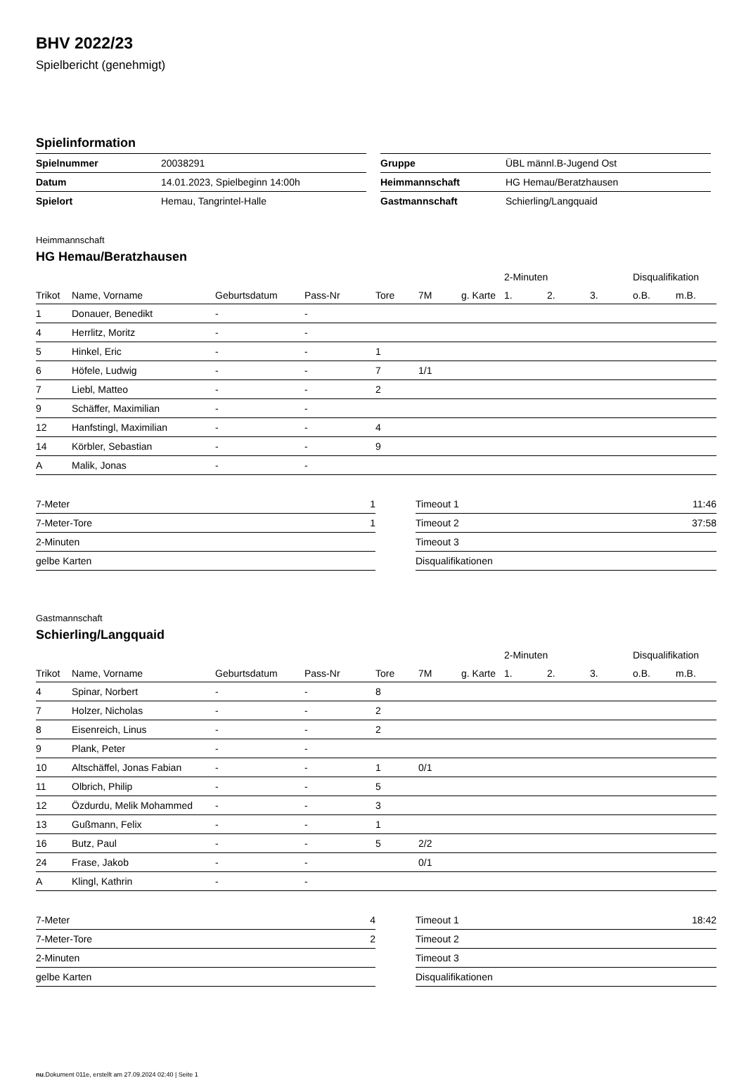BHV 2022/23
Spielbericht (genehmigt)
Spielinformation
| Spielnummer | 20038291 |
| Datum | 14.01.2023, Spielbeginn 14:00h |
| Spielort | Hemau, Tangrintel-Halle |
| Gruppe | ÜBL männl.B-Jugend Ost |
| Heimmannschaft | HG Hemau/Beratzhausen |
| Gastmannschaft | Schierling/Langquaid |
Heimmannschaft
HG Hemau/Beratzhausen
| | | | | | | | 2-Minuten | | | Disqualifikation | |
| --- | --- | --- | --- | --- | --- | --- | --- | --- | --- | --- | --- |
| Trikot | Name, Vorname | Geburtsdatum | Pass-Nr | Tore | 7M | g. Karte | 1. | 2. | 3. | o.B. | m.B. |
| 1 | Donauer, Benedikt | - | - | | | | | | | | |
| 4 | Herrlitz, Moritz | - | - | | | | | | | | |
| 5 | Hinkel, Eric | - | - | 1 | | | | | | | |
| 6 | Höfele, Ludwig | - | - | 7 | 1/1 | | | | | | |
| 7 | Liebl, Matteo | - | - | 2 | | | | | | | |
| 9 | Schäffer, Maximilian | - | - | | | | | | | | |
| 12 | Hanfstingl, Maximilian | - | - | 4 | | | | | | | |
| 14 | Körbler, Sebastian | - | - | 9 | | | | | | | |
| A | Malik, Jonas | - | - | | | | | | | | |
| 7-Meter | 1 |
| 7-Meter-Tore | 1 |
| 2-Minuten | |
| gelbe Karten | |
| Timeout 1 | 11:46 |
| Timeout 2 | 37:58 |
| Timeout 3 | |
| Disqualifikationen | |
Gastmannschaft
Schierling/Langquaid
| | | | | | | | 2-Minuten | | | Disqualifikation | |
| --- | --- | --- | --- | --- | --- | --- | --- | --- | --- | --- | --- |
| Trikot | Name, Vorname | Geburtsdatum | Pass-Nr | Tore | 7M | g. Karte | 1. | 2. | 3. | o.B. | m.B. |
| 4 | Spinar, Norbert | - | - | 8 | | | | | | | |
| 7 | Holzer, Nicholas | - | - | 2 | | | | | | | |
| 8 | Eisenreich, Linus | - | - | 2 | | | | | | | |
| 9 | Plank, Peter | - | - | | | | | | | | |
| 10 | Altschäffel, Jonas Fabian | - | - | 1 | 0/1 | | | | | | |
| 11 | Olbrich, Philip | - | - | 5 | | | | | | | |
| 12 | Özdurdu, Melik Mohammed | - | - | 3 | | | | | | | |
| 13 | Gußmann, Felix | - | - | 1 | | | | | | | |
| 16 | Butz, Paul | - | - | 5 | 2/2 | | | | | | |
| 24 | Frase, Jakob | - | - | | 0/1 | | | | | | |
| A | Klingl, Kathrin | - | - | | | | | | | | |
| 7-Meter | 4 |
| 7-Meter-Tore | 2 |
| 2-Minuten | |
| gelbe Karten | |
| Timeout 1 | 18:42 |
| Timeout 2 | |
| Timeout 3 | |
| Disqualifikationen | |
nu.Dokument 011e, erstellt am 27.09.2024 02:40 | Seite 1